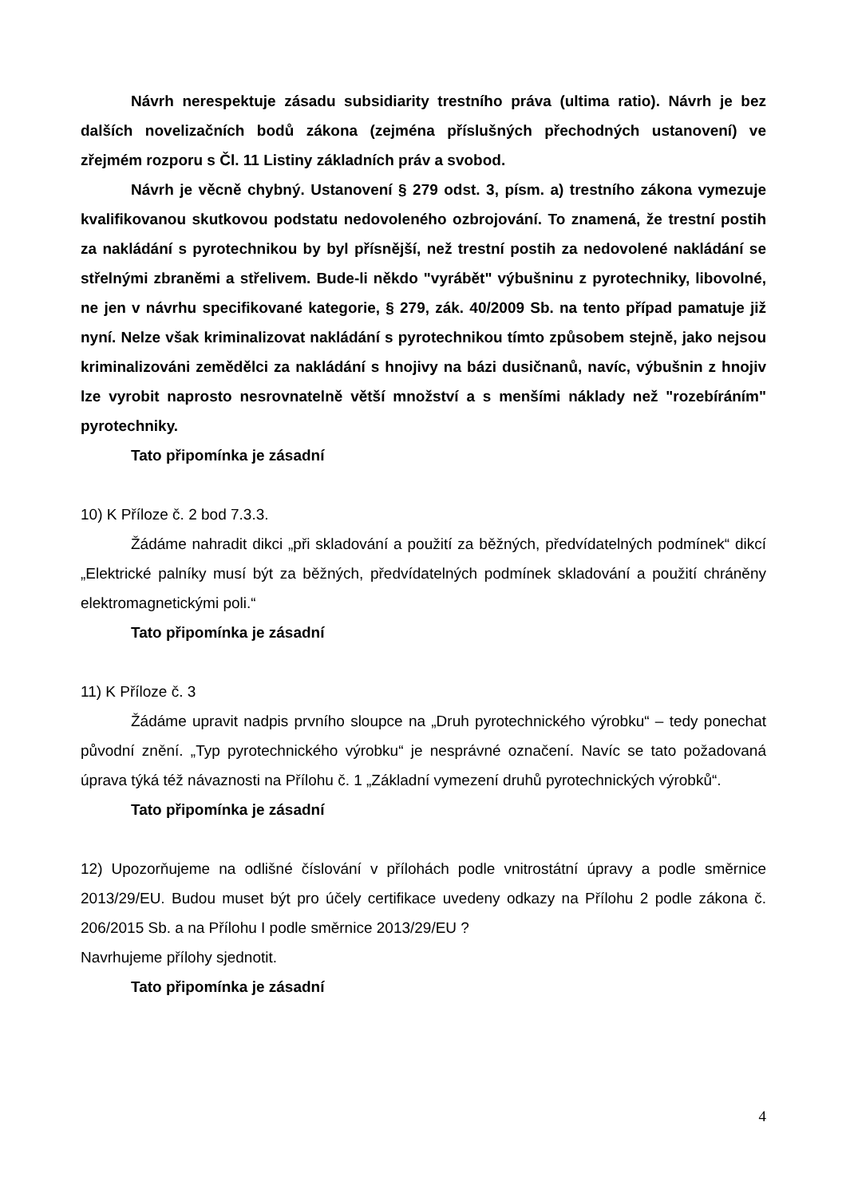Návrh nerespektuje zásadu subsidiarity trestního práva (ultima ratio). Návrh je bez dalších novelizačních bodů zákona (zejména příslušných přechodných ustanovení) ve zřejmém rozporu s Čl. 11 Listiny základních práv a svobod.
Návrh je věcně chybný. Ustanovení § 279 odst. 3, písm. a) trestního zákona vymezuje kvalifikovanou skutkovou podstatu nedovoleného ozbrojování. To znamená, že trestní postih za nakládání s pyrotechnikou by byl přísnější, než trestní postih za nedovolené nakládání se střelnými zbraněmi a střelivem. Bude-li někdo "vyrábět" výbušninu z pyrotechniky, libovolné, ne jen v návrhu specifikované kategorie, § 279, zák. 40/2009 Sb. na tento případ pamatuje již nyní. Nelze však kriminalizovat nakládání s pyrotechnikou tímto způsobem stejně, jako nejsou kriminalizováni zemědělci za nakládání s hnojivy na bázi dusičnanů, navíc, výbušnin z hnojiv lze vyrobit naprosto nesrovnatelně větší množství a s menšími náklady než "rozebíráním" pyrotechniky.
Tato připomínka je zásadní
10) K Příloze č. 2 bod 7.3.3.
Žádáme nahradit dikci „při skladování a použití za běžných, předvídatelných podmínek“ dikcí „Elektrické palníky musí být za běžných, předvídatelných podmínek skladování a použití chráněny elektromagnetickými poli.“
Tato připomínka je zásadní
11) K Příloze č. 3
Žádáme upravit nadpis prvního sloupce na „Druh pyrotechnického výrobku“ – tedy ponechat původní znění. „Typ pyrotechnického výrobku“ je nesprávné označení. Navíc se tato požadovaná úprava týká též návaznosti na Přílohu č. 1 „Základní vymezení druhů pyrotechnických výrobků“.
Tato připomínka je zásadní
12) Upozorňujeme na odlišné číslování v přílohách podle vnitrostátní úpravy a podle směrnice 2013/29/EU. Budou muset být pro účely certifikace uvedeny odkazy na Přílohu 2 podle zákona č. 206/2015 Sb. a na Přílohu I podle směrnice 2013/29/EU ?
Navrhujeme přílohy sjednotit.
Tato připomínka je zásadní
4